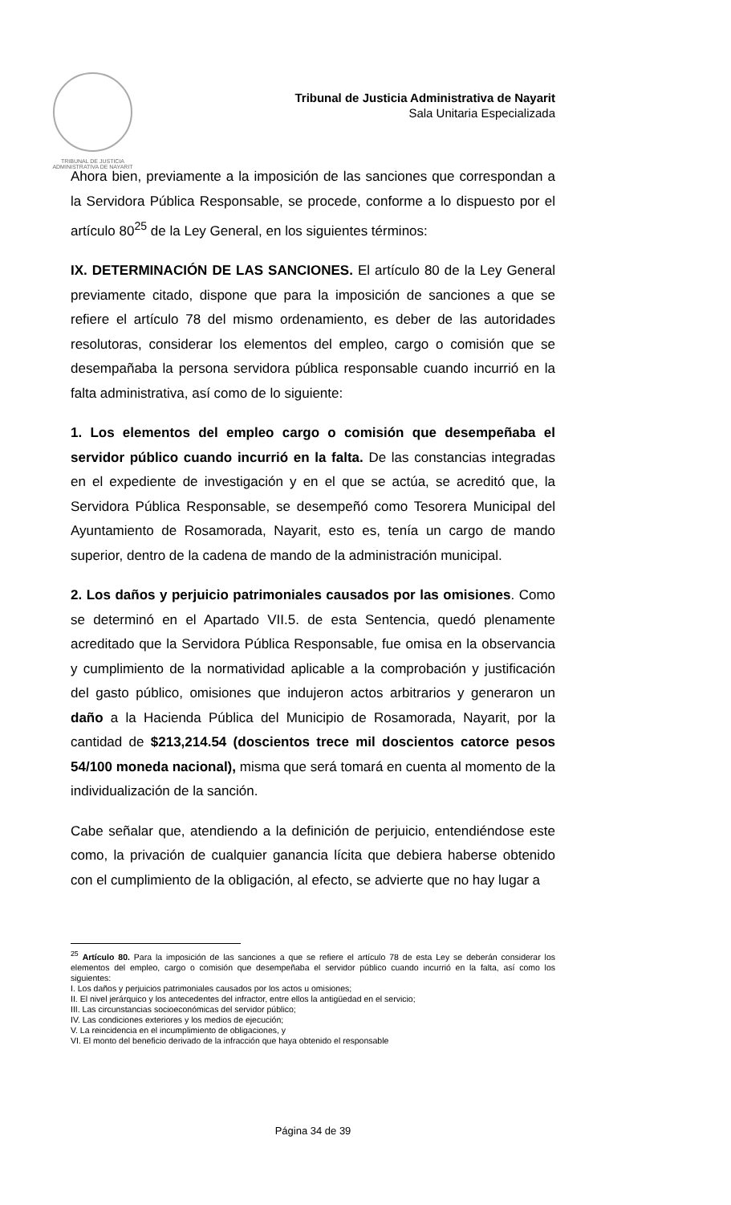TRIBUNAL DE JUSTICIA
ADMINISTRATIVA DE NAYARIT
Tribunal de Justicia Administrativa de Nayarit
Sala Unitaria Especializada
Ahora bien, previamente a la imposición de las sanciones que correspondan a la Servidora Pública Responsable, se procede, conforme a lo dispuesto por el artículo 80<sup>25</sup> de la Ley General, en los siguientes términos:
IX. DETERMINACIÓN DE LAS SANCIONES. El artículo 80 de la Ley General previamente citado, dispone que para la imposición de sanciones a que se refiere el artículo 78 del mismo ordenamiento, es deber de las autoridades resolutoras, considerar los elementos del empleo, cargo o comisión que se desempañaba la persona servidora pública responsable cuando incurrió en la falta administrativa, así como de lo siguiente:
1. Los elementos del empleo cargo o comisión que desempeñaba el servidor público cuando incurrió en la falta. De las constancias integradas en el expediente de investigación y en el que se actúa, se acreditó que, la Servidora Pública Responsable, se desempeñó como Tesorera Municipal del Ayuntamiento de Rosamorada, Nayarit, esto es, tenía un cargo de mando superior, dentro de la cadena de mando de la administración municipal.
2. Los daños y perjuicio patrimoniales causados por las omisiones. Como se determinó en el Apartado VII.5. de esta Sentencia, quedó plenamente acreditado que la Servidora Pública Responsable, fue omisa en la observancia y cumplimiento de la normatividad aplicable a la comprobación y justificación del gasto público, omisiones que indujeron actos arbitrarios y generaron un daño a la Hacienda Pública del Municipio de Rosamorada, Nayarit, por la cantidad de $213,214.54 (doscientos trece mil doscientos catorce pesos 54/100 moneda nacional), misma que será tomará en cuenta al momento de la individualización de la sanción.
Cabe señalar que, atendiendo a la definición de perjuicio, entendiéndose este como, la privación de cualquier ganancia lícita que debiera haberse obtenido con el cumplimiento de la obligación, al efecto, se advierte que no hay lugar a
<sup>25</sup> Artículo 80. Para la imposición de las sanciones a que se refiere el artículo 78 de esta Ley se deberán considerar los elementos del empleo, cargo o comisión que desempeñaba el servidor público cuando incurrió en la falta, así como los siguientes:
I. Los daños y perjuicios patrimoniales causados por los actos u omisiones;
II. El nivel jerárquico y los antecedentes del infractor, entre ellos la antigüedad en el servicio;
III. Las circunstancias socioeconómicas del servidor público;
IV. Las condiciones exteriores y los medios de ejecución;
V. La reincidencia en el incumplimiento de obligaciones, y
VI. El monto del beneficio derivado de la infracción que haya obtenido el responsable
Página 34 de 39